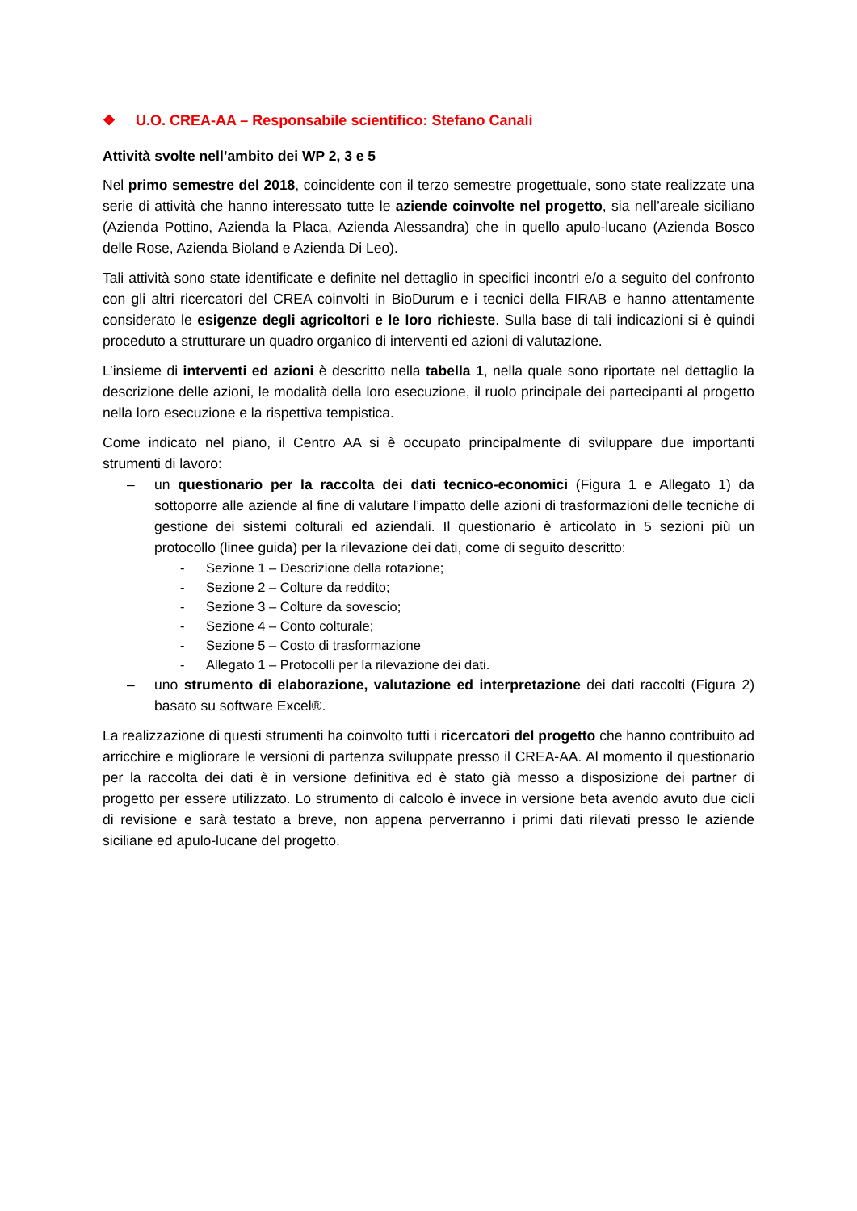❖ U.O. CREA-AA – Responsabile scientifico: Stefano Canali
Attività svolte nell’ambito dei WP 2, 3 e 5
Nel primo semestre del 2018, coincidente con il terzo semestre progettuale, sono state realizzate una serie di attività che hanno interessato tutte le aziende coinvolte nel progetto, sia nell’areale siciliano (Azienda Pottino, Azienda la Placa, Azienda Alessandra) che in quello apulo-lucano (Azienda Bosco delle Rose, Azienda Bioland e Azienda Di Leo).
Tali attività sono state identificate e definite nel dettaglio in specifici incontri e/o a seguito del confronto con gli altri ricercatori del CREA coinvolti in BioDurum e i tecnici della FIRAB e hanno attentamente considerato le esigenze degli agricoltori e le loro richieste. Sulla base di tali indicazioni si è quindi proceduto a strutturare un quadro organico di interventi ed azioni di valutazione.
L’insieme di interventi ed azioni è descritto nella tabella 1, nella quale sono riportate nel dettaglio la descrizione delle azioni, le modalità della loro esecuzione, il ruolo principale dei partecipanti al progetto nella loro esecuzione e la rispettiva tempistica.
Come indicato nel piano, il Centro AA si è occupato principalmente di sviluppare due importanti strumenti di lavoro:
– un questionario per la raccolta dei dati tecnico-economici (Figura 1 e Allegato 1) da sottoporre alle aziende al fine di valutare l’impatto delle azioni di trasformazioni delle tecniche di gestione dei sistemi colturali ed aziendali. Il questionario è articolato in 5 sezioni più un protocollo (linee guida) per la rilevazione dei dati, come di seguito descritto:
- Sezione 1 – Descrizione della rotazione;
- Sezione 2 – Colture da reddito;
- Sezione 3 – Colture da sovescio;
- Sezione 4 – Conto colturale;
- Sezione 5 – Costo di trasformazione
- Allegato 1 – Protocolli per la rilevazione dei dati.
– uno strumento di elaborazione, valutazione ed interpretazione dei dati raccolti (Figura 2) basato su software Excel®.
La realizzazione di questi strumenti ha coinvolto tutti i ricercatori del progetto che hanno contribuito ad arricchire e migliorare le versioni di partenza sviluppate presso il CREA-AA. Al momento il questionario per la raccolta dei dati è in versione definitiva ed è stato già messo a disposizione dei partner di progetto per essere utilizzato. Lo strumento di calcolo è invece in versione beta avendo avuto due cicli di revisione e sarà testato a breve, non appena perverranno i primi dati rilevati presso le aziende siciliane ed apulo-lucane del progetto.